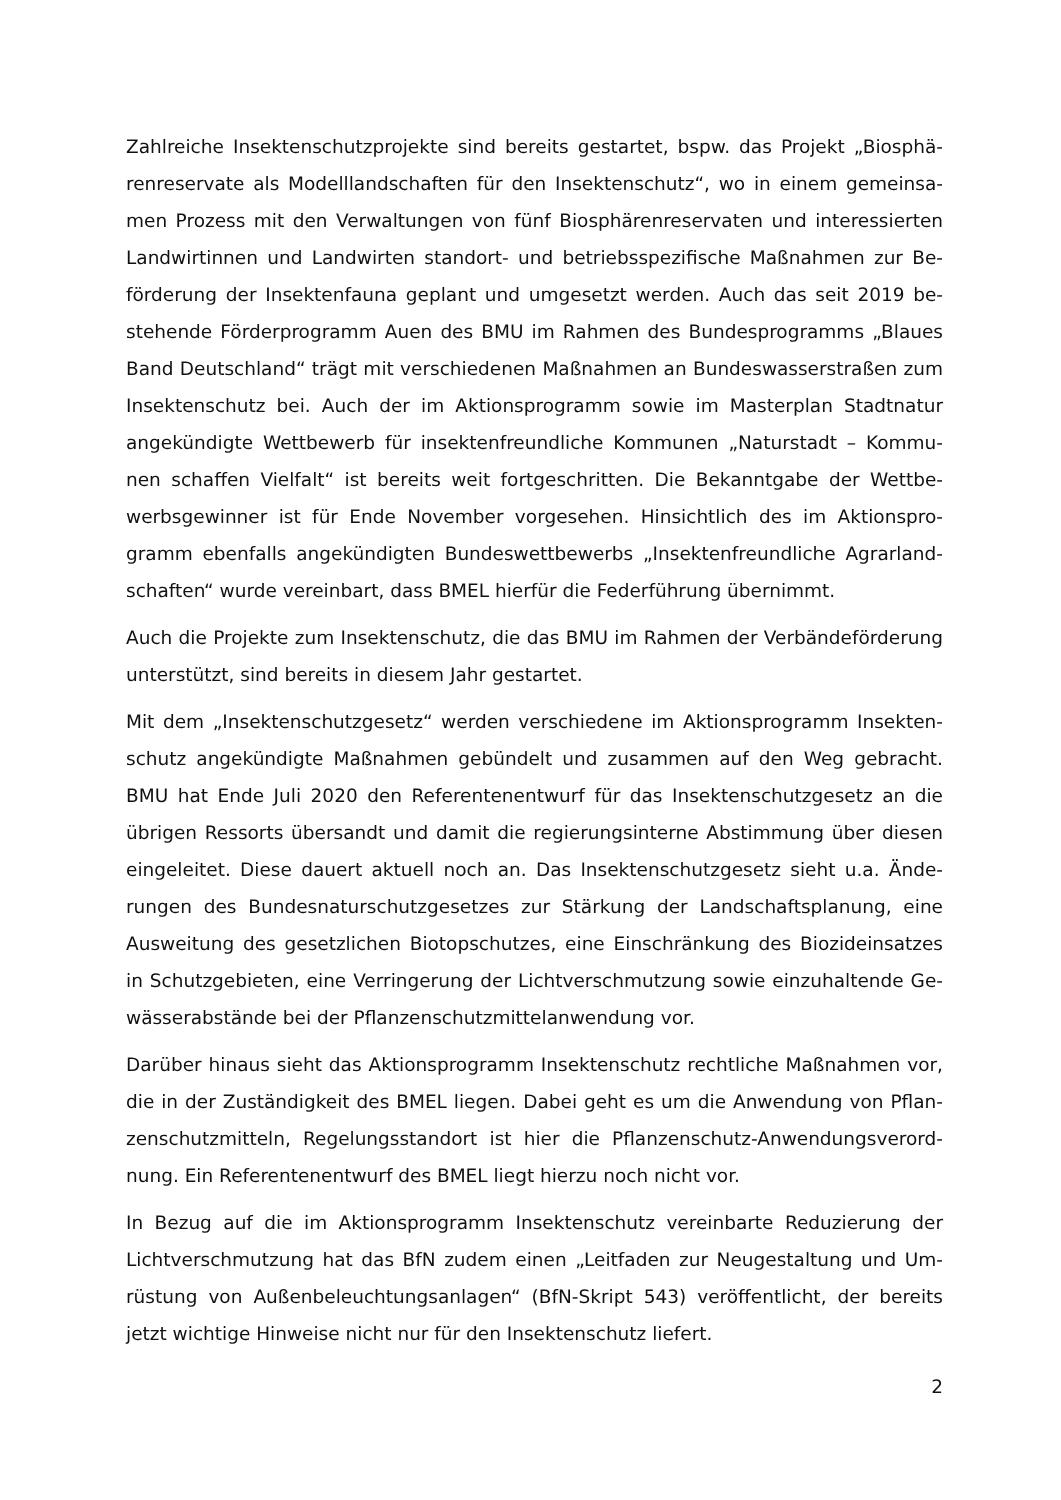Zahlreiche Insektenschutzprojekte sind bereits gestartet, bspw. das Projekt „Biosphä­renreservate als Modelllandschaften für den Insektenschutz“, wo in einem gemeinsa­men Prozess mit den Verwaltungen von fünf Biosphärenreservaten und interessierten Landwirtinnen und Landwirten standort- und betriebsspezifische Maßnahmen zur Be­förderung der Insektenfauna geplant und umgesetzt werden. Auch das seit 2019 be­stehende Förderprogramm Auen des BMU im Rahmen des Bundesprogramms „Blaues Band Deutschland“ trägt mit verschiedenen Maßnahmen an Bundeswasserstraßen zum Insektenschutz bei. Auch der im Aktionsprogramm sowie im Masterplan Stadtnatur angekündigte Wettbewerb für insektenfreundliche Kommunen „Naturstadt – Kommu­nen schaffen Vielfalt“ ist bereits weit fortgeschritten. Die Bekanntgabe der Wettbe­werbsgewinner ist für Ende November vorgesehen. Hinsichtlich des im Aktionspro­gramm ebenfalls angekündigten Bundeswettbewerbs „Insektenfreundliche Agrarland­schaften“ wurde vereinbart, dass BMEL hierfür die Federführung übernimmt.
Auch die Projekte zum Insektenschutz, die das BMU im Rahmen der Verbändeförde­rung unterstützt, sind bereits in diesem Jahr gestartet.
Mit dem „Insektenschutzgesetz“ werden verschiedene im Aktionsprogramm Insekten­schutz angekündigte Maßnahmen gebündelt und zusammen auf den Weg gebracht. BMU hat Ende Juli 2020 den Referentenentwurf für das Insektenschutzgesetz an die übrigen Ressorts übersandt und damit die regierungsinterne Abstimmung über diesen eingeleitet. Diese dauert aktuell noch an. Das Insektenschutzgesetz sieht u.a. Ände­rungen des Bundesnaturschutzgesetzes zur Stärkung der Landschaftsplanung, eine Ausweitung des gesetzlichen Biotopschutzes, eine Einschränkung des Biozideinsatzes in Schutzgebieten, eine Verringerung der Lichtverschmutzung sowie einzuhaltende Ge­wässerabstände bei der Pflanzenschutzmittelanwendung vor.
Darüber hinaus sieht das Aktionsprogramm Insektenschutz rechtliche Maßnahmen vor, die in der Zuständigkeit des BMEL liegen. Dabei geht es um die Anwendung von Pflan­zenschutzmitteln, Regelungsstandort ist hier die Pflanzenschutz-Anwendungsverord­nung. Ein Referentenentwurf des BMEL liegt hierzu noch nicht vor.
In Bezug auf die im Aktionsprogramm Insektenschutz vereinbarte Reduzierung der Lichtverschmutzung hat das BfN zudem einen „Leitfaden zur Neugestaltung und Um­rüstung von Außenbeleuchtungsanlagen“ (BfN-Skript 543) veröffentlicht, der bereits jetzt wichtige Hinweise nicht nur für den Insektenschutz liefert.
2